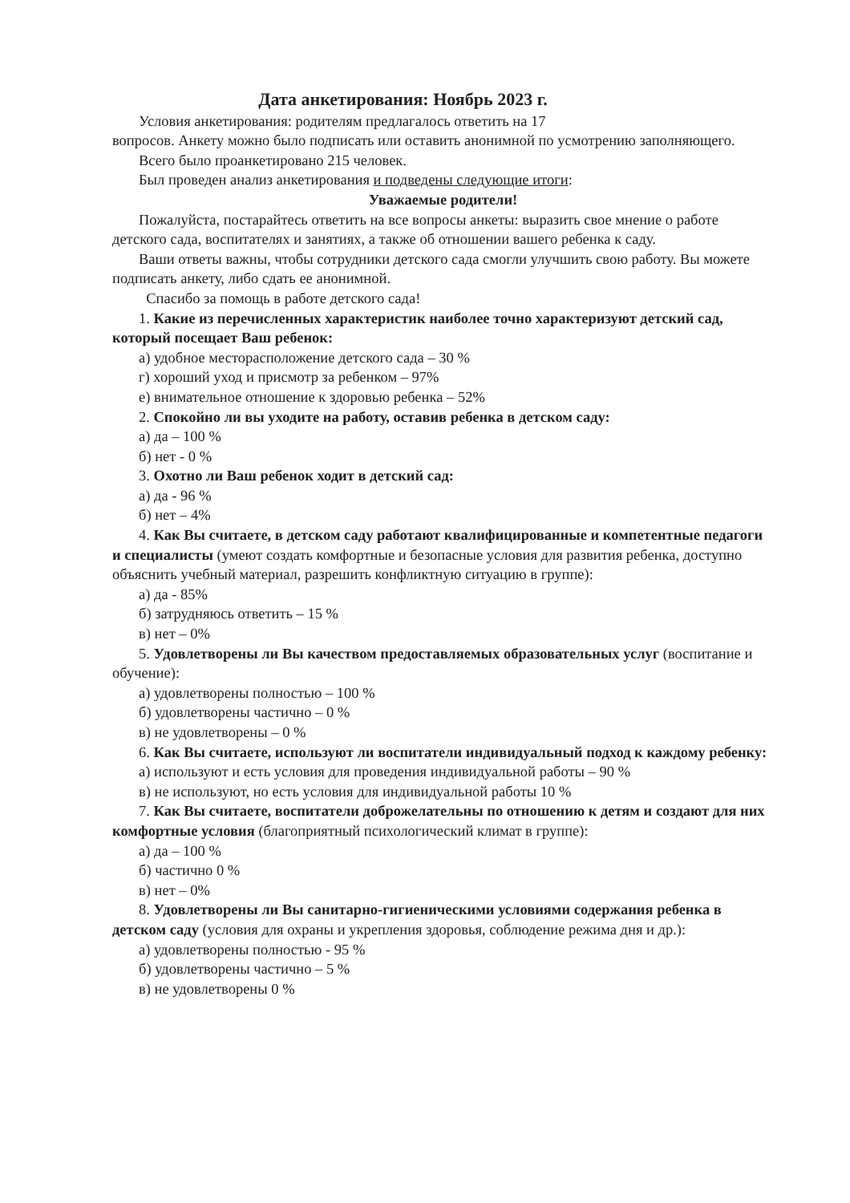Дата анкетирования: Ноябрь 2023 г.
Условия анкетирования: родителям предлагалось ответить на 17
вопросов. Анкету можно было подписать или оставить анонимной по усмотрению заполняющего.
Всего было проанкетировано 215 человек.
Был проведен анализ анкетирования и подведены следующие итоги:
Уважаемые родители!
Пожалуйста, постарайтесь ответить на все вопросы анкеты: выразить свое мнение о работе детского сада, воспитателях и занятиях, а также об отношении вашего ребенка к саду.
Ваши ответы важны, чтобы сотрудники детского сада смогли улучшить свою работу. Вы можете подписать анкету, либо сдать ее анонимной.
Спасибо за помощь в работе детского сада!
1. Какие из перечисленных характеристик наиболее точно характеризуют детский сад, который посещает Ваш ребенок:
а) удобное месторасположение детского сада – 30 %
г) хороший уход и присмотр за ребенком – 97%
е) внимательное отношение к здоровью ребенка – 52%
2. Спокойно ли вы уходите на работу, оставив ребенка в детском саду:
а) да – 100 %
б) нет - 0 %
3. Охотно ли Ваш ребенок ходит в детский сад:
а) да - 96 %
б) нет – 4%
4. Как Вы считаете, в детском саду работают квалифицированные и компетентные педагоги и специалисты (умеют создать комфортные и безопасные условия для развития ребенка, доступно объяснить учебный материал, разрешить конфликтную ситуацию в группе):
а) да - 85%
б) затрудняюсь ответить – 15 %
в) нет – 0%
5. Удовлетворены ли Вы качеством предоставляемых образовательных услуг (воспитание и обучение):
а) удовлетворены полностью – 100 %
б) удовлетворены частично – 0 %
в) не удовлетворены – 0 %
6. Как Вы считаете, используют ли воспитатели индивидуальный подход к каждому ребенку:
а) используют и есть условия для проведения индивидуальной работы – 90 %
в) не используют, но есть условия для индивидуальной работы 10 %
7. Как Вы считаете, воспитатели доброжелательны по отношению к детям и создают для них комфортные условия (благоприятный психологический климат в группе):
а) да – 100 %
б) частично 0 %
в) нет – 0%
8. Удовлетворены ли Вы санитарно-гигиеническими условиями содержания ребенка в детском саду (условия для охраны и укрепления здоровья, соблюдение режима дня и др.):
а) удовлетворены полностью - 95 %
б) удовлетворены частично – 5 %
в) не удовлетворены 0 %